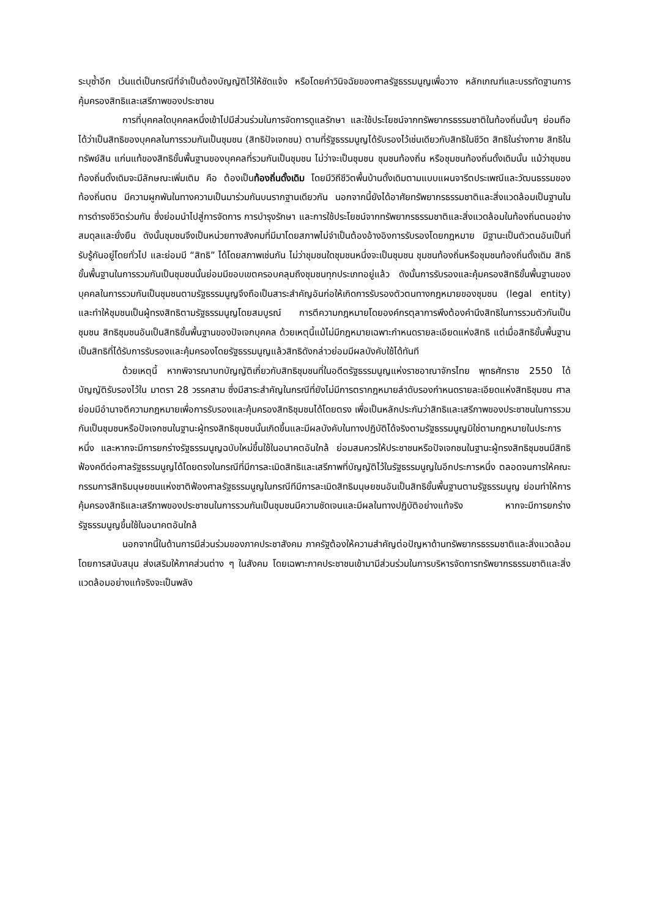ระบุซ้ำอีก เว้นแต่เป็นกรณีที่จำเป็นต้องบัญญัติไว้ให้ชัดแจ้ง หรือโดยคำวินิจฉัยของศาลรัฐธรรมนูญเพื่อวาง หลักเกณฑ์และบรรทัดฐานการคุ้มครองสิทธิและเสรีภาพของประชาชน
การที่บุคคลใดบุคคลหนึ่งเข้าไปมีส่วนร่วมในการจัดการดูแลรักษา และใช้ประโยชน์จากทรัพยากรธรรมชาติในท้องถิ่นนั้นๆ ย่อมถือได้ว่าเป็นสิทธิของบุคคลในการรวมกันเป็นชุมชน (สิทธิปัจเจกชน) ตามที่รัฐธรรมนูญได้รับรองไว้เช่นเดียวกับสิทธิในชีวิต สิทธิในร่างกาย สิทธิในทรัพย์สิน แก่นแท้ของสิทธิขั้นพื้นฐานของบุคคลที่รวมกันเป็นชุมชน ไม่ว่าจะเป็นชุมชน ชุมชนท้องถิ่น หรือชุมชนท้องถิ่นดั้งเดิมนั้น แม้ว่าชุมชนท้องถิ่นดั้งเดิมจะมีลักษณะเพิ่มเติม คือ ต้องเป็นท้องถิ่นดั้งเดิม โดยมีวิถีชีวิตพื้นบ้านดั้งเดิมตามแบบแผนจารีตประเพณีและวัฒนธรรมของท้องถิ่นตน มีความผูกพันในทางความเป็นมาร่วมกันบนรากฐานเดียวกัน นอกจากนี้ยังได้อาศัยทรัพยากรธรรมชาติและสิ่งแวดล้อมเป็นฐานในการดำรงชีวิตร่วมกัน ซึ่งย่อมนำไปสู่การจัดการ การบำรุงรักษา และการใช้ประโยชน์จากทรัพยากรธรรมชาติและสิ่งแวดล้อมในท้องถิ่นตนอย่างสมดุลและยั่งยืน ดังนั้นชุมชนจึงเป็นหน่วยทางสังคมที่มีมาโดยสภาพไม่จำเป็นต้องอ้างอิงการรับรองโดยกฎหมาย มีฐานะเป็นตัวตนอันเป็นที่รับรู้กันอยู่โดยทั่วไป และย่อมมี “สิทธิ” ได้โดยสภาพเช่นกัน ไม่ว่าชุมชนใดชุมชนหนึ่งจะเป็นชุมชน ชุมชนท้องถิ่นหรือชุมชนท้องถิ่นดั้งเดิม สิทธิขั้นพื้นฐานในการรวมกันเป็นชุมชนนั้นย่อมมีขอบเขตครอบคลุมถึงชุมชนทุกประเภทอยู่แล้ว ดังนั้นการรับรองและคุ้มครองสิทธิขั้นพื้นฐานของบุคคลในการรวมกันเป็นชุมชนตามรัฐธรรมนูญจึงถือเป็นสาระสำคัญอันก่อให้เกิดการรับรองตัวตนทางกฎหมายของชุมชน (legal entity) และทำให้ชุมชนเป็นผู้ทรงสิทธิตามรัฐธรรมนูญโดยสมบูรณ์ การตีความกฎหมายโดยองค์กรตุลาการพึงต้องคำนึงสิทธิในการรวมตัวกันเป็นชุมชน สิทธิชุมชนอันเป็นสิทธิขั้นพื้นฐานของปัจเจกบุคคล ด้วยเหตุนี้แม้ไม่มีกฎหมายเฉพาะกำหนดรายละเอียดแห่งสิทธิ แต่เมื่อสิทธิขั้นพื้นฐานเป็นสิทธิที่ได้รับการรับรองและคุ้มครองโดยรัฐธรรมนูญแล้วสิทธิดังกล่าวย่อมมีผลบังคับใช้ได้ทันที
ด้วยเหตุนี้ หากพิจารณาบทบัญญัติเกี่ยวกับสิทธิชุมชนที่ในอดีตรัฐธรรมนูญแห่งราชอาณาจักรไทย พุทธศักราช 2550 ได้บัญญัติรับรองไว้ใน มาตรา 28 วรรคสาม ซึ่งมีสาระสำคัญในกรณีที่ยังไม่มีการตรากฎหมายลำดับรองกำหนดรายละเอียดแห่งสิทธิชุมชน ศาลย่อมมีอำนาจตีความกฎหมายเพื่อการรับรองและคุ้มครองสิทธิชุมชนได้โดยตรง เพื่อเป็นหลักประกันว่าสิทธิและเสรีภาพของประชาชนในการรวมกันเป็นชุมชนหรือปัจเจกชนในฐานะผู้ทรงสิทธิชุมชนนั้นเกิดขึ้นและมีผลบังคับในทางปฏิบัติได้จริงตามรัฐธรรมนูญมิใช่ตามกฎหมายในประการหนึ่ง และหากจะมีการยกร่างรัฐธรรมนูญฉบับใหม่ขึ้นใช้ในอนาคตอันใกล้ ย่อมสมควรให้ประชาชนหรือปัจเจกชนในฐานะผู้ทรงสิทธิชุมชนมีสิทธิฟ้องคดีต่อศาลรัฐธรรมนูญได้โดยตรงในกรณีที่มีการละเมิดสิทธิและเสรีภาพที่บัญญัติไว้ในรัฐธรรมนูญในอีกประการหนึ่ง ตลอดจนการให้คณะกรรมการสิทธิมนุษยชนแห่งชาติฟ้องศาลรัฐธรรมนูญในกรณีทีมีการละเมิดสิทธิมนุษยชนอันเป็นสิทธิขั้นพื้นฐานตามรัฐธรรมนูญ ย่อมทำให้การคุ้มครองสิทธิและเสรีภาพของประชาชนในการรวมกันเป็นชุมชนมีความชัดเจนและมีผลในทางปฏิบัติอย่างแท้จริง หากจะมีการยกร่างรัฐธรรมนูญขึ้นใช้ในอนาคตอันใกล้
นอกจากนี้ในด้านการมีส่วนร่วมของภาคประชาสังคม ภาครัฐต้องให้ความสำคัญต่อปัญหาด้านทรัพยากรธรรมชาติและสิ่งแวดล้อมโดยการสนับสนุน ส่งเสริมให้ภาคส่วนต่าง ๆ ในสังคม โดยเฉพาะภาคประชาชนเข้ามามีส่วนร่วมในการบริหารจัดการทรัพยากรธรรมชาติและสิ่งแวดล้อมอย่างแท้จริงจะเป็นพลัง